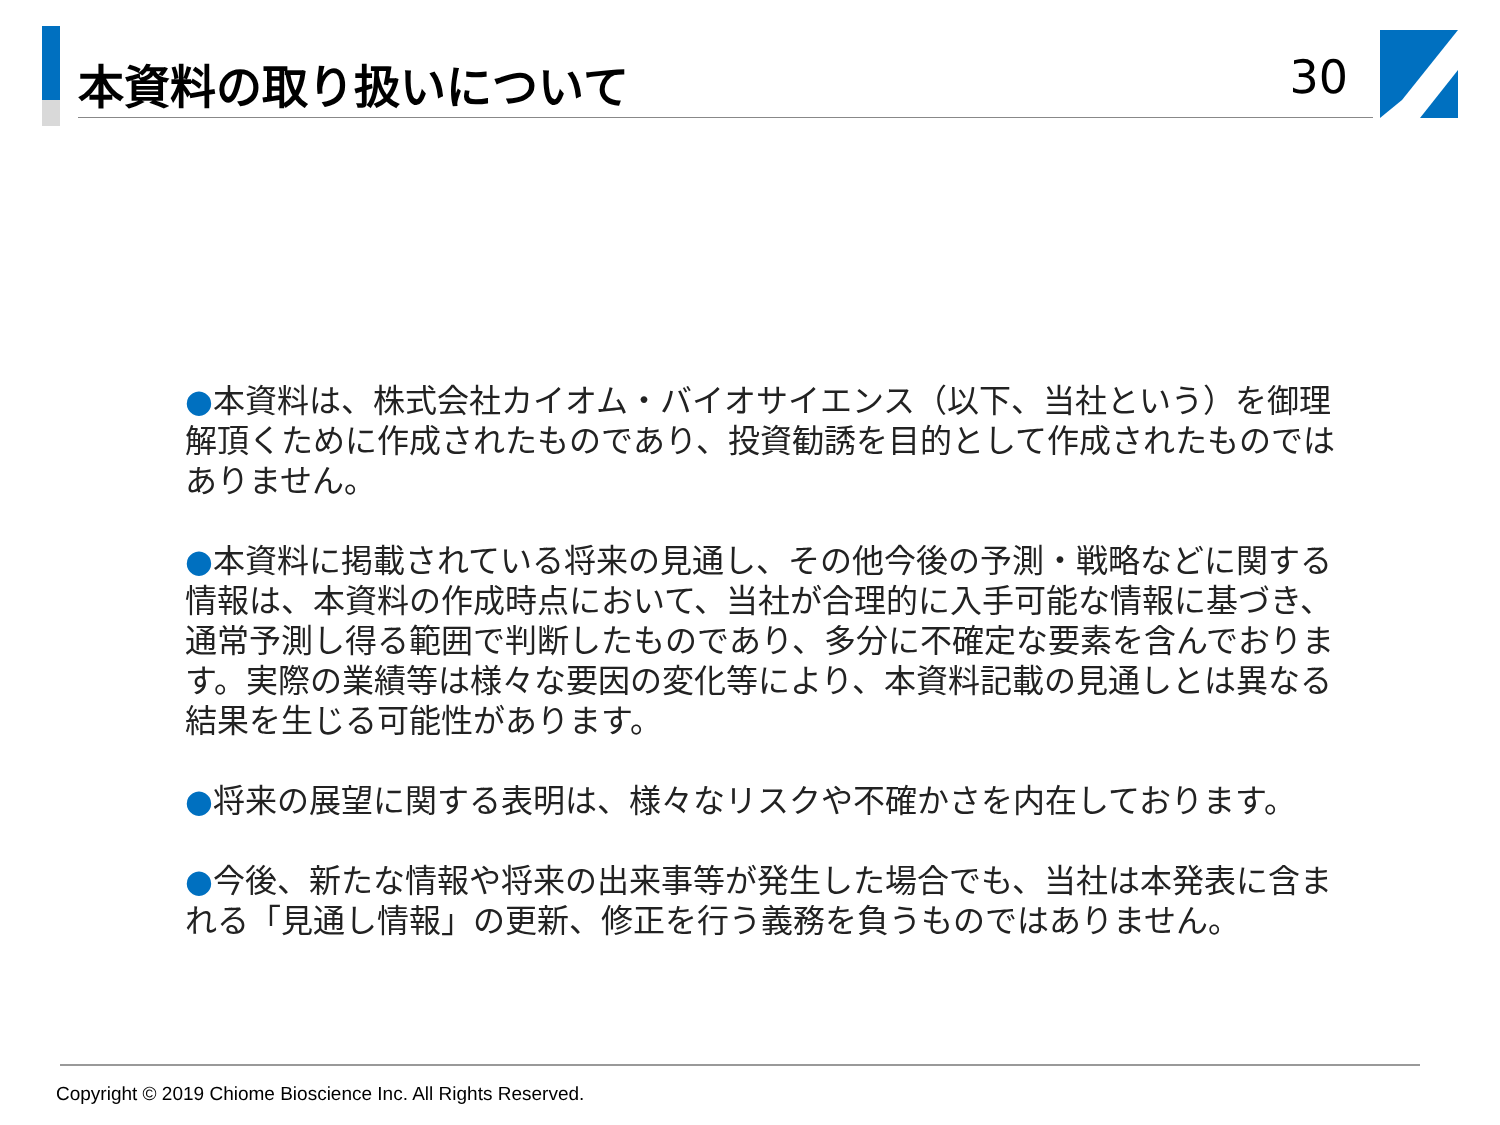本資料の取り扱いについて 30
●本資料は、株式会社カイオム・バイオサイエンス（以下、当社という）を御理解頂くために作成されたものであり、投資勧誘を目的として作成されたものではありません。
●本資料に掲載されている将来の見通し、その他今後の予測・戦略などに関する情報は、本資料の作成時点において、当社が合理的に入手可能な情報に基づき、通常予測し得る範囲で判断したものであり、多分に不確定な要素を含んでおります。実際の業績等は様々な要因の変化等により、本資料記載の見通しとは異なる結果を生じる可能性があります。
●将来の展望に関する表明は、様々なリスクや不確かさを内在しております。
●今後、新たな情報や将来の出来事等が発生した場合でも、当社は本発表に含まれる「見通し情報」の更新、修正を行う義務を負うものではありません。
Copyright © 2019 Chiome Bioscience Inc. All Rights Reserved.